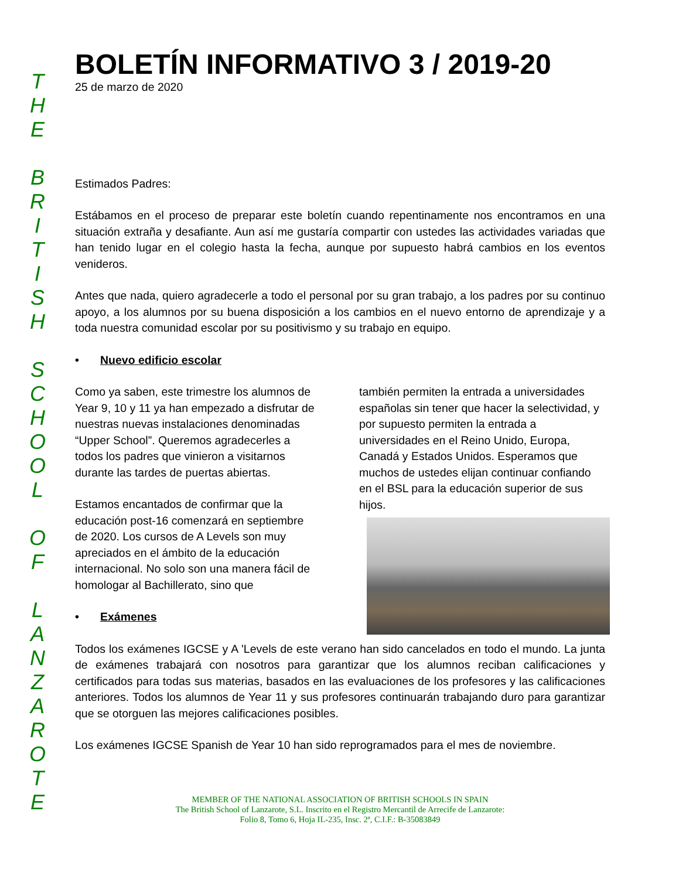T
H
E
B
R
I
T
I
S
H
S
C
H
O
O
L
O
F
L
A
N
Z
A
R
O
T
E
BOLETÍN INFORMATIVO 3 / 2019-20
25 de marzo de 2020
Estimados Padres:
Estábamos en el proceso de preparar este boletín cuando repentinamente nos encontramos en una situación extraña y desafiante. Aun así me gustaría compartir con ustedes las actividades variadas que han tenido lugar en el colegio hasta la fecha, aunque por supuesto habrá cambios en los eventos venideros.
Antes que nada, quiero agradecerle a todo el personal por su gran trabajo, a los padres por su continuo apoyo, a los alumnos por su buena disposición a los cambios en el nuevo entorno de aprendizaje y a toda nuestra comunidad escolar por su positivismo y su trabajo en equipo.
• Nuevo edificio escolar
Como ya saben, este trimestre los alumnos de Year 9, 10 y 11 ya han empezado a disfrutar de nuestras nuevas instalaciones denominadas “Upper School”. Queremos agradecerles a todos los padres que vinieron a visitarnos durante las tardes de puertas abiertas.
Estamos encantados de confirmar que la educación post-16 comenzará en septiembre de 2020. Los cursos de A Levels son muy apreciados en el ámbito de la educación internacional. No solo son una manera fácil de homologar al Bachillerato, sino que
• Exámenes
también permiten la entrada a universidades españolas sin tener que hacer la selectividad, y por supuesto permiten la entrada a universidades en el Reino Unido, Europa, Canadá y Estados Unidos. Esperamos que muchos de ustedes elijan continuar confiando en el BSL para la educación superior de sus hijos.
Todos los exámenes IGCSE y A 'Levels de este verano han sido cancelados en todo el mundo. La junta de exámenes trabajará con nosotros para garantizar que los alumnos reciban calificaciones y certificados para todas sus materias, basados en las evaluaciones de los profesores y las calificaciones anteriores. Todos los alumnos de Year 11 y sus profesores continuarán trabajando duro para garantizar que se otorguen las mejores calificaciones posibles.
Los exámenes IGCSE Spanish de Year 10 han sido reprogramados para el mes de noviembre.
MEMBER OF THE NATIONAL ASSOCIATION OF BRITISH SCHOOLS IN SPAIN
The British School of Lanzarote, S.L. Inscrito en el Registro Mercantil de Arrecife de Lanzarote:
Folio 8, Tomo 6, Hoja IL-235, Insc. 2ª, C.I.F.: B-35083849